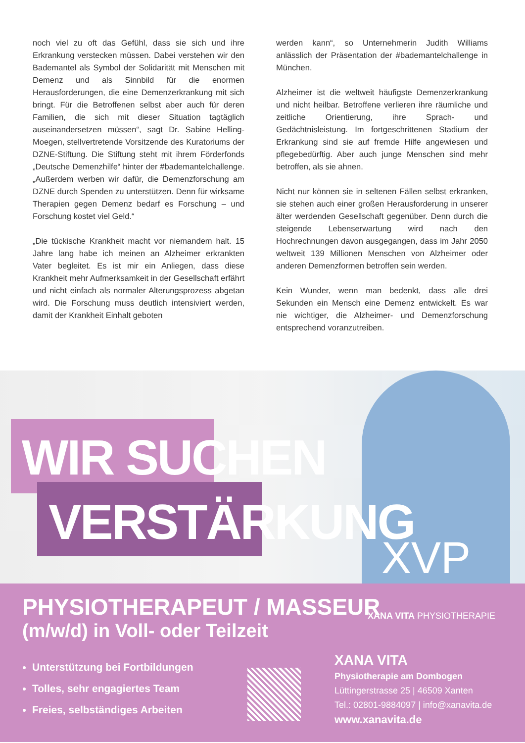noch viel zu oft das Gefühl, dass sie sich und ihre Erkrankung verstecken müssen. Dabei verstehen wir den Bademantel als Symbol der Solidarität mit Menschen mit Demenz und als Sinnbild für die enormen Herausforderungen, die eine Demenzerkrankung mit sich bringt. Für die Betroffenen selbst aber auch für deren Familien, die sich mit dieser Situation tagtäglich auseinandersetzen müssen“, sagt Dr. Sabine Helling-Moegen, stellvertretende Vorsitzende des Kuratoriums der DZNE-Stiftung. Die Stiftung steht mit ihrem Förderfonds „Deutsche Demenzhilfe“ hinter der #bademantelchallenge. „Außerdem werben wir dafür, die Demenzforschung am DZNE durch Spenden zu unterstützen. Denn für wirksame Therapien gegen Demenz bedarf es Forschung – und Forschung kostet viel Geld.“
„Die tückische Krankheit macht vor niemandem halt. 15 Jahre lang habe ich meinen an Alzheimer erkrankten Vater begleitet. Es ist mir ein Anliegen, dass diese Krankheit mehr Aufmerksamkeit in der Gesellschaft erfährt und nicht einfach als normaler Alterungsprozess abgetan wird. Die Forschung muss deutlich intensiviert werden, damit der Krankheit Einhalt geboten
werden kann“, so Unternehmerin Judith Williams anlässlich der Präsentation der #bademantelchallenge in München.
Alzheimer ist die weltweit häufigste Demenzerkrankung und nicht heilbar. Betroffene verlieren ihre räumliche und zeitliche Orientierung, ihre Sprach- und Gedächtnisleistung. Im fortgeschrittenen Stadium der Erkrankung sind sie auf fremde Hilfe angewiesen und pflegebedürftig. Aber auch junge Menschen sind mehr betroffen, als sie ahnen.
Nicht nur können sie in seltenen Fällen selbst erkranken, sie stehen auch einer großen Herausforderung in unserer älter werdenden Gesellschaft gegenüber. Denn durch die steigende Lebenserwartung wird nach den Hochrechnungen davon ausgegangen, dass im Jahr 2050 weltweit 139 Millionen Menschen von Alzheimer oder anderen Demenzformen betroffen sein werden.
Kein Wunder, wenn man bedenkt, dass alle drei Sekunden ein Mensch eine Demenz entwickelt. Es war nie wichtiger, die Alzheimer- und Demenzforschung entsprechend voranzutreiben.
WIR SUCHEN
VERSTÄRKUNG
XVP
PHYSIOTHERAPEUT / MASSEUR
(m/w/d) in Voll- oder Teilzeit
XANA VITA PHYSIOTHERAPIE
Unterstützung bei Fortbildungen
Tolles, sehr engagiertes Team
Freies, selbständiges Arbeiten
XANA VITA
Physiotherapie am Dombogen
Lüttingerstrasse 25 | 46509 Xanten
Tel.: 02801-9884097 | info@xanavita.de
www.xanavita.de